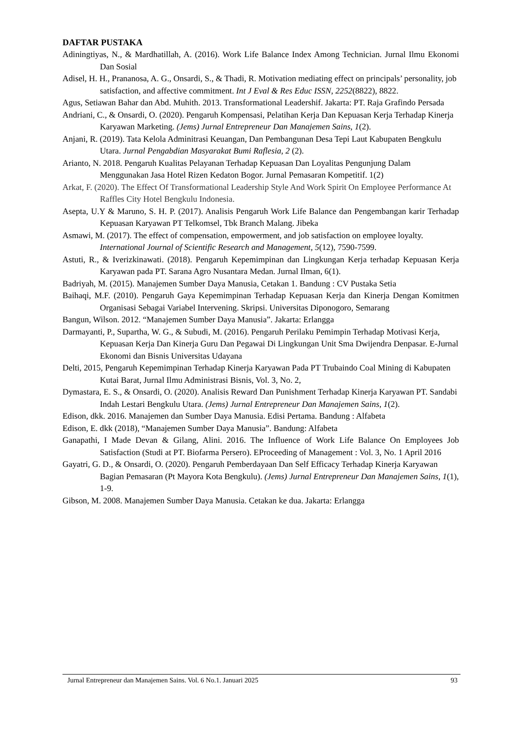DAFTAR PUSTAKA
Adiningtiyas, N., & Mardhatillah, A. (2016). Work Life Balance Index Among Technician. Jurnal Ilmu Ekonomi Dan Sosial
Adisel, H. H., Prananosa, A. G., Onsardi, S., & Thadi, R. Motivation mediating effect on principals’ personality, job satisfaction, and affective commitment. Int J Eval & Res Educ ISSN, 2252(8822), 8822.
Agus, Setiawan Bahar dan Abd. Muhith. 2013. Transformational Leadershif. Jakarta: PT. Raja Grafindo Persada
Andriani, C., & Onsardi, O. (2020). Pengaruh Kompensasi, Pelatihan Kerja Dan Kepuasan Kerja Terhadap Kinerja Karyawan Marketing. (Jems) Jurnal Entrepreneur Dan Manajemen Sains, 1(2).
Anjani, R. (2019). Tata Kelola Adminitrasi Keuangan, Dan Pembangunan Desa Tepi Laut Kabupaten Bengkulu Utara. Jurnal Pengabdian Masyarakat Bumi Raflesia, 2 (2).
Arianto, N. 2018. Pengaruh Kualitas Pelayanan Terhadap Kepuasan Dan Loyalitas Pengunjung Dalam Menggunakan Jasa Hotel Rizen Kedaton Bogor. Jurnal Pemasaran Kompetitif. 1(2)
Arkat, F. (2020). The Effect Of Transformational Leadership Style And Work Spirit On Employee Performance At Raffles City Hotel Bengkulu Indonesia.
Asepta, U.Y & Maruno, S. H. P. (2017). Analisis Pengaruh Work Life Balance dan Pengembangan karir Terhadap Kepuasan Karyawan PT Telkomsel, Tbk Branch Malang. Jibeka
Asmawi, M. (2017). The effect of compensation, empowerment, and job satisfaction on employee loyalty. International Journal of Scientific Research and Management, 5(12), 7590-7599.
Astuti, R., & Iverizkinawati. (2018). Pengaruh Kepemimpinan dan Lingkungan Kerja terhadap Kepuasan Kerja Karyawan pada PT. Sarana Agro Nusantara Medan. Jurnal Ilman, 6(1).
Badriyah, M. (2015). Manajemen Sumber Daya Manusia, Cetakan 1. Bandung : CV Pustaka Setia
Baihaqi, M.F. (2010). Pengaruh Gaya Kepemimpinan Terhadap Kepuasan Kerja dan Kinerja Dengan Komitmen Organisasi Sebagai Variabel Intervening. Skripsi. Universitas Diponogoro, Semarang
Bangun, Wilson. 2012. “Manajemen Sumber Daya Manusia”. Jakarta: Erlangga
Darmayanti, P., Supartha, W. G., & Subudi, M. (2016). Pengaruh Perilaku Pemimpin Terhadap Motivasi Kerja, Kepuasan Kerja Dan Kinerja Guru Dan Pegawai Di Lingkungan Unit Sma Dwijendra Denpasar. E-Jurnal Ekonomi dan Bisnis Universitas Udayana
Delti, 2015, Pengaruh Kepemimpinan Terhadap Kinerja Karyawan Pada PT Trubaindo Coal Mining di Kabupaten Kutai Barat, Jurnal Ilmu Administrasi Bisnis, Vol. 3, No. 2,
Dymastara, E. S., & Onsardi, O. (2020). Analisis Reward Dan Punishment Terhadap Kinerja Karyawan PT. Sandabi Indah Lestari Bengkulu Utara. (Jems) Jurnal Entrepreneur Dan Manajemen Sains, 1(2).
Edison, dkk. 2016. Manajemen dan Sumber Daya Manusia. Edisi Pertama. Bandung : Alfabeta
Edison, E. dkk (2018), “Manajemen Sumber Daya Manusia”. Bandung: Alfabeta
Ganapathi, I Made Devan & Gilang, Alini. 2016. The Influence of Work Life Balance On Employees Job Satisfaction (Studi at PT. Biofarma Persero). EProceeding of Management : Vol. 3, No. 1 April 2016
Gayatri, G. D., & Onsardi, O. (2020). Pengaruh Pemberdayaan Dan Self Efficacy Terhadap Kinerja Karyawan Bagian Pemasaran (Pt Mayora Kota Bengkulu). (Jems) Jurnal Entrepreneur Dan Manajemen Sains, 1(1), 1-9.
Gibson, M. 2008. Manajemen Sumber Daya Manusia. Cetakan ke dua. Jakarta: Erlangga
Jurnal Entrepreneur dan Manajemen Sains. Vol. 6 No.1. Januari 2025 93